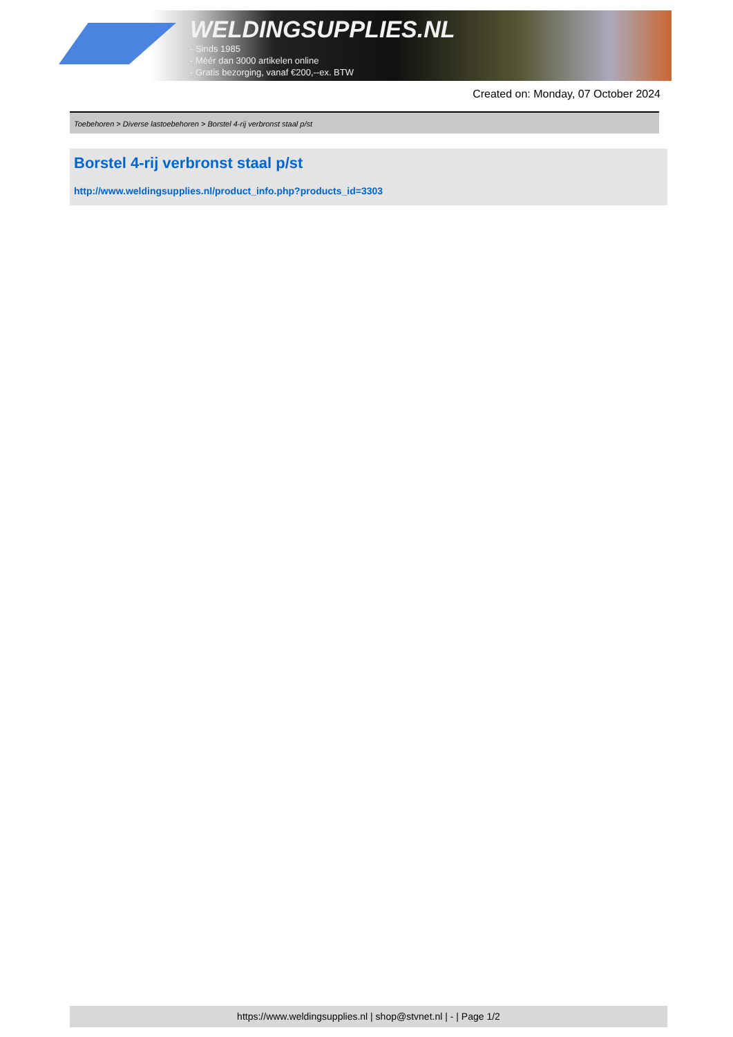WELDINGSUPPLIES.NL
- Sinds 1985
- Méér dan 3000 artikelen online
- Gratis bezorging, vanaf €200,--ex. BTW
Created on: Monday, 07 October 2024
Toebehoren > Diverse lastoebehoren > Borstel 4-rij verbronst staal p/st
Borstel 4-rij verbronst staal p/st
http://www.weldingsupplies.nl/product_info.php?products_id=3303
https://www.weldingsupplies.nl | shop@stvnet.nl | - | Page 1/2